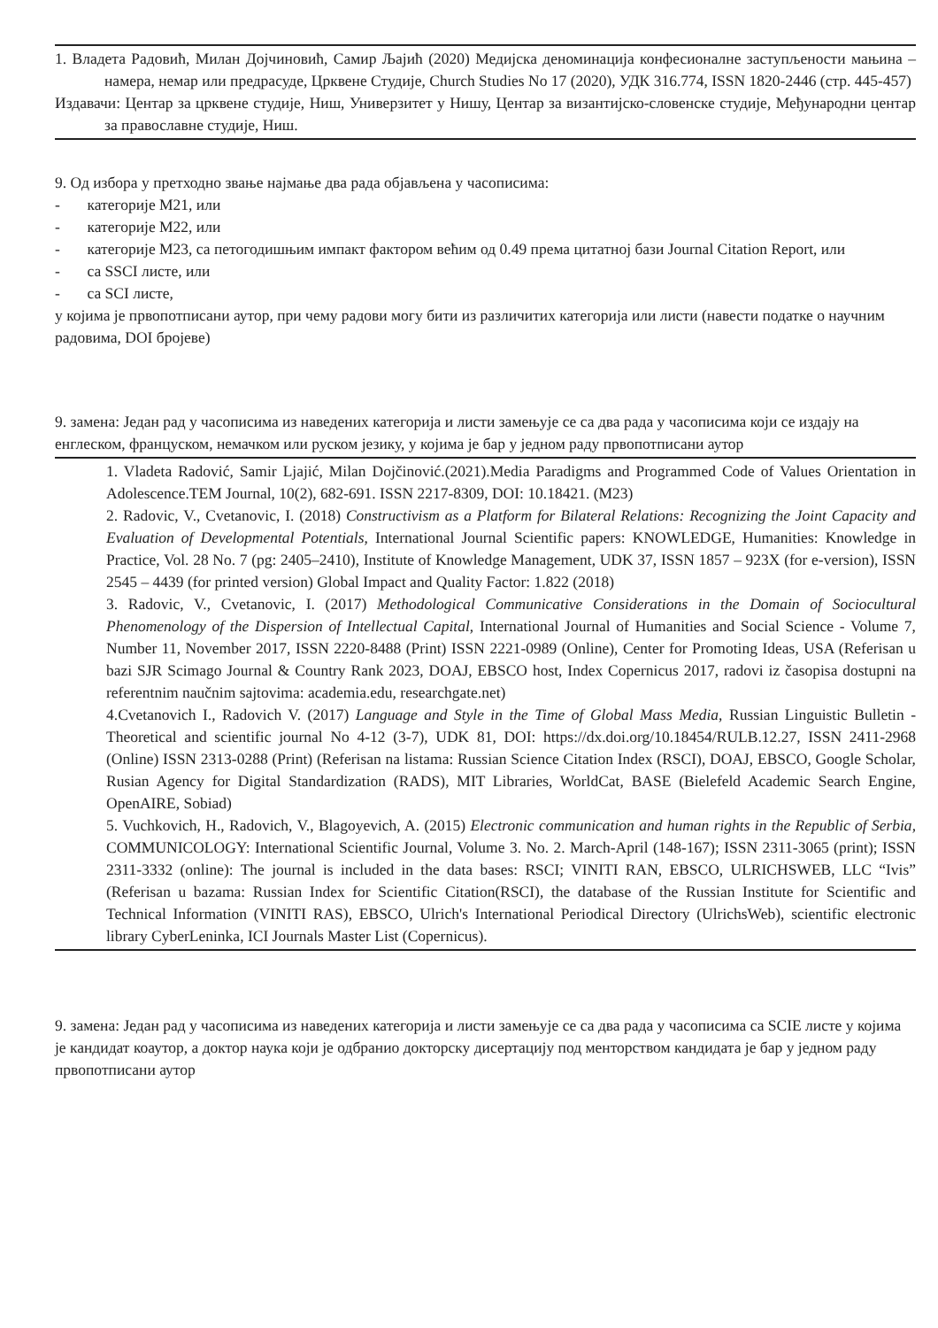1. Владета Радовић, Милан Дојчиновић, Самир Љајић (2020) Медијска деноминација конфесионалне заступљености мањина – намера, немар или предрасуде, Црквене Студије, Church Studies No 17 (2020), УДК 316.774, ISSN 1820-2446 (стр. 445-457)
Издавачи: Центар за црквене студије, Ниш, Универзитет у Нишу, Центар за византијско-словенске студије, Међународни центар за православне студије, Ниш.
9. Од избора у претходно звање најмање два рада објављена у часописима:
- категорије М21, или
- категорије М22, или
- категорије М23, са петогодишњим импакт фактором већим од 0.49 према цитатној бази Journal Citation Report, или
- са SSCI листе, или
- са SCI листе,
у којима је првопотписани аутор, при чему радови могу бити из различитих категорија или листи (навести податке о научним радовима, DOI бројеве)
9. замена: Један рад у часописима из наведених категорија и листи замењује се са два рада у часописима који се издају на енглеском, француском, немачком или руском језику, у којима је бар у једном раду првопотписани аутор
1. Vladeta Radović, Samir Ljajić, Milan Dojčinović.(2021).Media Paradigms and Programmed Code of Values Orientation in Adolescence.TEM Journal, 10(2), 682-691. ISSN 2217-8309, DOI: 10.18421. (M23)
2. Radovic, V., Cvetanovic, I. (2018) Constructivism as a Platform for Bilateral Relations: Recognizing the Joint Capacity and Evaluation of Developmental Potentials, International Journal Scientific papers: KNOWLEDGE, Humanities: Knowledge in Practice, Vol. 28 No. 7 (pg: 2405–2410), Institute of Knowledge Management, UDK 37, ISSN 1857 – 923X (for e-version), ISSN 2545 – 4439 (for printed version) Global Impact and Quality Factor: 1.822 (2018)
3. Radovic, V., Cvetanovic, I. (2017) Methodological Communicative Considerations in the Domain of Sociocultural Phenomenology of the Dispersion of Intellectual Capital, International Journal of Humanities and Social Science - Volume 7, Number 11, November 2017, ISSN 2220-8488 (Print) ISSN 2221-0989 (Online), Center for Promoting Ideas, USA (Referisan u bazi SJR Scimago Journal & Country Rank 2023, DOAJ, EBSCO host, Index Copernicus 2017, radovi iz časopisa dostupni na referentnim naučnim sajtovima: academia.edu, researchgate.net)
4.Cvetanovich I., Radovich V. (2017) Language and Style in the Time of Global Mass Media, Russian Linguistic Bulletin - Theoretical and scientific journal No 4-12 (3-7), UDK 81, DOI: https://dx.doi.org/10.18454/RULB.12.27, ISSN 2411-2968 (Online) ISSN 2313-0288 (Print) (Referisan na listama: Russian Science Citation Index (RSCI), DOAJ, EBSCO, Google Scholar, Rusian Agency for Digital Standardization (RADS), MIT Libraries, WorldCat, BASE (Bielefeld Academic Search Engine, OpenAIRE, Sobiad)
5. Vuchkovich, H., Radovich, V., Blagoyevich, A. (2015) Electronic communication and human rights in the Republic of Serbia, COMMUNICOLOGY: International Scientific Journal, Volume 3. No. 2. March-April (148-167); ISSN 2311-3065 (print); ISSN 2311-3332 (online): The journal is included in the data bases: RSCI; VINITI RAN, EBSCO, ULRICHSWEB, LLC “Ivis” (Referisan u bazama: Russian Index for Scientific Citation(RSCI), the database of the Russian Institute for Scientific and Technical Information (VINITI RAS), EBSCO, Ulrich's International Periodical Directory (UlrichsWeb), scientific electronic library CyberLeninka, ICI Journals Master List (Copernicus).
9. замена: Један рад у часописима из наведених категорија и листи замењује се са два рада у часописима са SCIE листе у којима је кандидат коаутор, а доктор наука који је одбранио докторску дисертацију под менторством кандидата је бар у једном раду првопотписани аутор